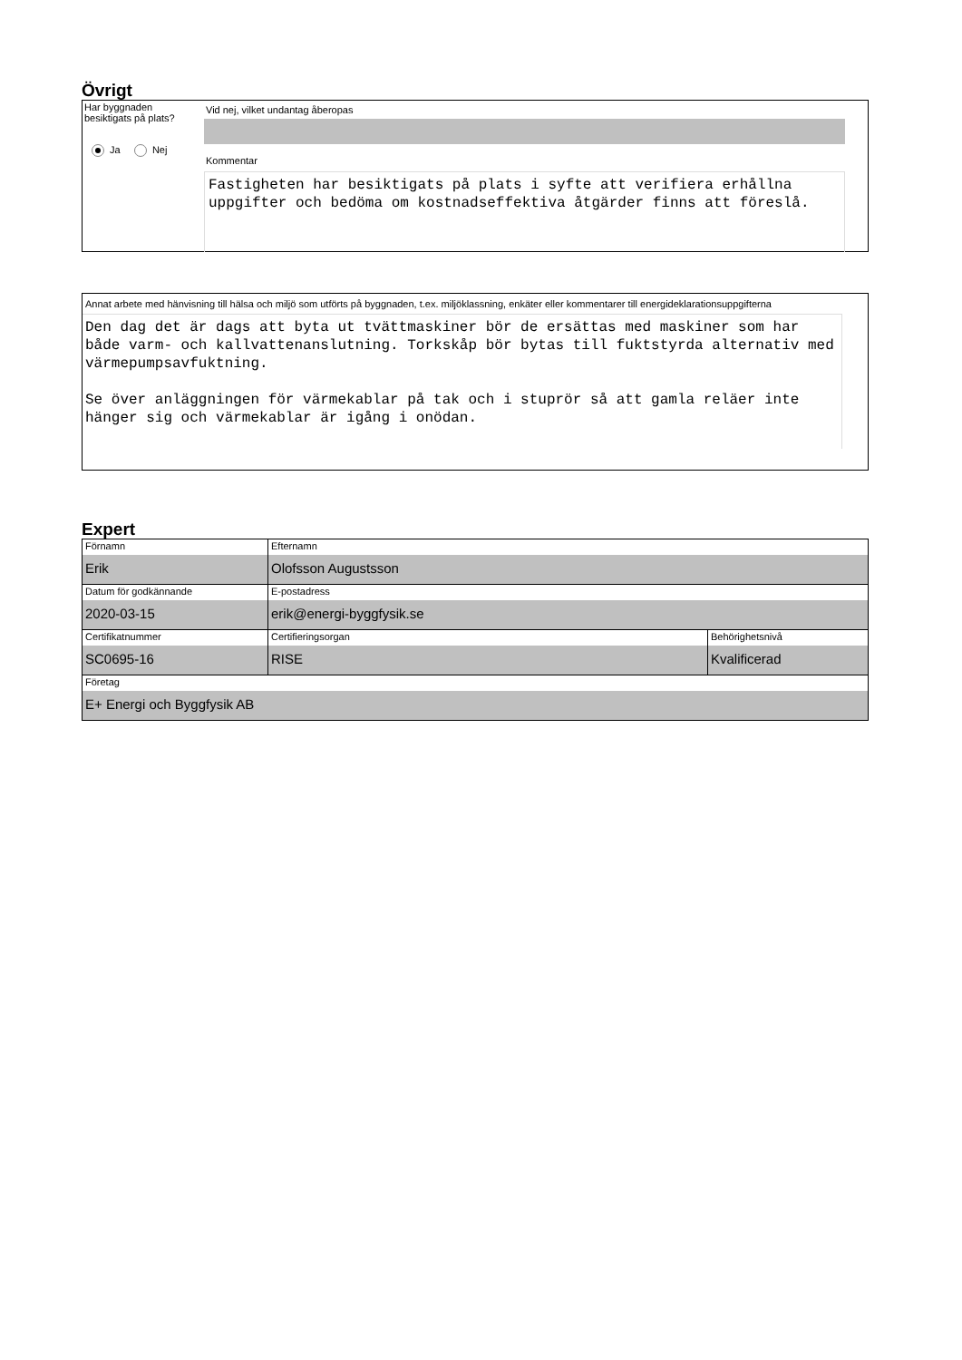Övrigt
Har byggnaden besiktigats på plats?
Ja Nej
Vid nej, vilket undantag åberopas
Kommentar
Fastigheten har besiktigats på plats i syfte att verifiera erhållna uppgifter och bedöma om kostnadseffektiva åtgärder finns att föreslå.
Annat arbete med hänvisning till hälsa och miljö som utförts på byggnaden, t.ex. miljöklassning, enkäter eller kommentarer till energideklarationsuppgifterna
Den dag det är dags att byta ut tvättmaskiner bör de ersättas med maskiner som har både varm- och kallvattenanslutning. Torkskåp bör bytas till fuktstyrda alternativ med värmepumpsavfuktning.
Se över anläggningen för värmekablar på tak och i stuprör så att gamla reläer inte hänger sig och värmekablar är igång i onödan.
Expert
| Förnamn Erik | Efternamn Olofsson Augustsson | |
| Datum för godkännande 2020-03-15 | E-postadress erik@energi-byggfysik.se | |
| Certifikatnummer SC0695-16 | Certifieringsorgan RISE | Behörighetsnivå Kvalificerad |
| Företag E+ Energi och Byggfysik AB | | |